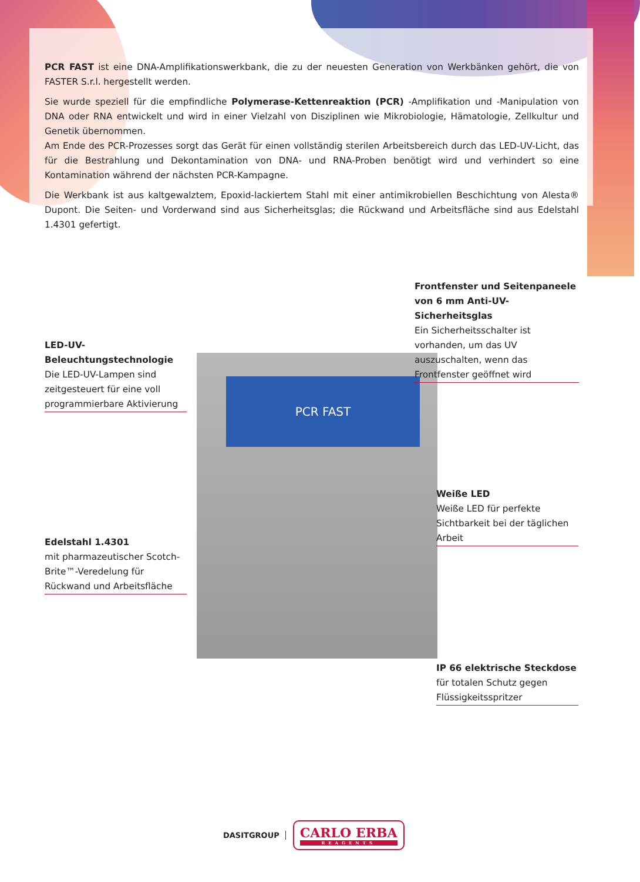PCR FAST ist eine DNA-Amplifikationswerkbank, die zu der neuesten Generation von Werkbänken gehört, die von FASTER S.r.l. hergestellt werden.
Sie wurde speziell für die empfindliche Polymerase-Kettenreaktion (PCR) -Amplifikation und -Manipulation von DNA oder RNA entwickelt und wird in einer Vielzahl von Disziplinen wie Mikrobiologie, Hämatologie, Zellkultur und Genetik übernommen.
Am Ende des PCR-Prozesses sorgt das Gerät für einen vollständig sterilen Arbeitsbereich durch das LED-UV-Licht, das für die Bestrahlung und Dekontamination von DNA- und RNA-Proben benötigt wird und verhindert so eine Kontamination während der nächsten PCR-Kampagne.
Die Werkbank ist aus kaltgewalztem, Epoxid-lackiertem Stahl mit einer antimikrobiellen Beschichtung von Alesta® Dupont. Die Seiten- und Vorderwand sind aus Sicherheitsglas; die Rückwand und Arbeitsfläche sind aus Edelstahl 1.4301 gefertigt.
PCR FAST
Frontfenster und Seitenpaneele von 6 mm Anti-UV-Sicherheitsglas
Ein Sicherheitsschalter ist vorhanden, um das UV auszuschalten, wenn das Frontfenster geöffnet wird
LED-UV-Beleuchtungstechnologie
Die LED-UV-Lampen sind zeitgesteuert für eine voll programmierbare Aktivierung
Weiße LED
Weiße LED für perfekte Sichtbarkeit bei der täglichen Arbeit
Edelstahl 1.4301
mit pharmazeutischer Scotch-Brite™-Veredelung für Rückwand und Arbeitsfläche
IP 66 elektrische Steckdose
für totalen Schutz gegen Flüssigkeitsspritzer
DASITGROUP
CARLO ERBA
REAGENTS